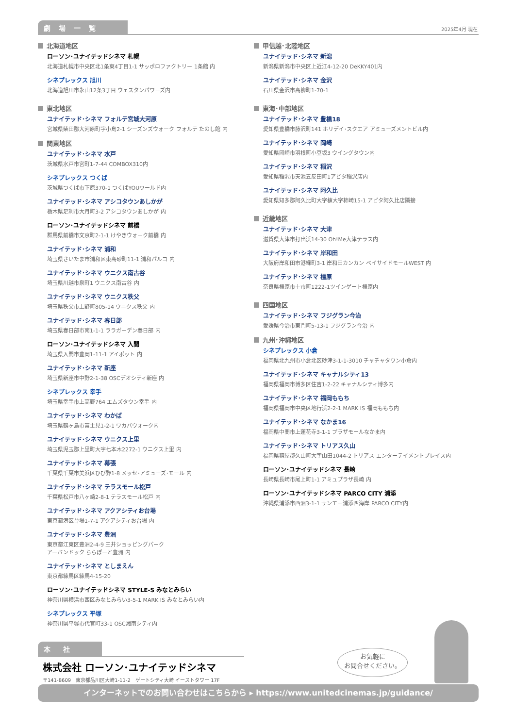劇 場 一 覧 2025年4月 現在
北海道地区
ローソン･ユナイテッドシネマ 札幌
北海道札幌市中央区北1条東4丁目1-1 サッポロファクトリー 1条館 内
シネプレックス 旭川
北海道旭川市永山12条3丁目 ウェスタンパワーズ内
東北地区
ユナイテッド･シネマ フォルテ宮城大河原
宮城県柴田郡大河原町字小島2-1 シーズンズウォーク フォルテ たのし館 内
関東地区
ユナイテッド･シネマ 水戸
茨城県水戸市宮町1-7-44 COMBOX310内
シネプレックス つくば
茨城県つくば市下原370-1 つくばYOUワールド内
ユナイテッド･シネマ アシコタウンあしかが
栃木県足利市大月町3-2 アシコタウンあしかが 内
ローソン･ユナイテッドシネマ 前橋
群馬県前橋市文京町2-1-1 けやきウォーク前橋 内
ユナイテッド･シネマ 浦和
埼玉県さいたま市浦和区東高砂町11-1 浦和パルコ 内
ユナイテッド･シネマ ウニクス南古谷
埼玉県川越市泉町1 ウニクス南古谷 内
ユナイテッド･シネマ ウニクス秩父
埼玉県秩父市上野町805-14 ウニクス秩父 内
ユナイテッド･シネマ 春日部
埼玉県春日部市南1-1-1 ララガーデン春日部 内
ローソン･ユナイテッドシネマ 入間
埼玉県入間市豊岡1-11-1 アイポット 内
ユナイテッド･シネマ 新座
埼玉県新座市中野2-1-38 OSCデオシティ新座 内
シネプレックス 幸手
埼玉県幸手市上高野764 エムズタウン幸手 内
ユナイテッド･シネマ わかば
埼玉県鶴ヶ島市富士見1-2-1 ワカバウォーク内
ユナイテッド･シネマ ウニクス上里
埼玉県児玉郡上里町大字七本木2272-1 ウニクス上里 内
ユナイテッド･シネマ 幕張
千葉県千葉市美浜区ひび野1-8 メッセ･アミューズ･モール 内
ユナイテッド･シネマ テラスモール松戸
千葉県松戸市八ヶ崎2-8-1 テラスモール松戸 内
ユナイテッド･シネマ アクアシティお台場
東京都港区台場1-7-1 アクアシティお台場 内
ユナイテッド･シネマ 豊洲
東京都江東区豊洲2-4-9 三井ショッピングパーク
アーバンドック ららぽーと豊洲 内
ユナイテッド･シネマ としまえん
東京都練馬区練馬4-15-20
ローソン･ユナイテッドシネマ STYLE-S みなとみらい
神奈川県横浜市西区みなとみらい3-5-1 MARK IS みなとみらい内
シネプレックス 平塚
神奈川県平塚市代官町33-1 OSC湘南シティ内
甲信越･北陸地区
ユナイテッド･シネマ 新潟
新潟県新潟市中央区上近江4-12-20 DeKKY401内
ユナイテッド･シネマ 金沢
石川県金沢市高柳町1-70-1
東海･中部地区
ユナイテッド･シネマ 豊橋18
愛知県豊橋市藤沢町141 ホリデイ･スクエア アミューズメントビル内
ユナイテッド･シネマ 岡崎
愛知県岡崎市羽根町小豆坂3 ウイングタウン内
ユナイテッド･シネマ 稲沢
愛知県稲沢市天池五反田町1アピタ稲沢店内
ユナイテッド･シネマ 阿久比
愛知県知多郡阿久比町大字植大字柿崎15-1 アピタ阿久比店隣接
近畿地区
ユナイテッド･シネマ 大津
滋賀県大津市打出浜14-30 Oh!Me大津テラス内
ユナイテッド･シネマ 岸和田
大阪府岸和田市港緑町3-1 岸和田カンカン ベイサイドモールWEST 内
ユナイテッド･シネマ 橿原
奈良県橿原市十市町1222-1ツインゲート橿原内
四国地区
ユナイテッド･シネマ フジグラン今治
愛媛県今治市東門町5-13-1 フジグラン今治 内
九州･沖縄地区
シネプレックス 小倉
福岡県北九州市小倉北区砂津3-1-1-3010 チャチャタウン小倉内
ユナイテッド･シネマ キャナルシティ13
福岡県福岡市博多区住吉1-2-22 キャナルシティ博多内
ユナイテッド･シネマ 福岡ももち
福岡県福岡市中央区地行浜2-2-1 MARK IS 福岡ももち内
ユナイテッド･シネマ なかま16
福岡県中間市上蓮花寺3-1-1 プラザモールなかま内
ユナイテッド･シネマ トリアス久山
福岡県糟屋郡久山町大字山田1044-2 トリアス エンターテイメントプレイス内
ローソン･ユナイテッドシネマ 長崎
長崎県長崎市尾上町1-1 アミュプラザ長崎 内
ローソン･ユナイテッドシネマ PARCO CITY 浦添
沖縄県浦添市西洲3-1-1 サンエー浦添西海岸 PARCO CITY内
本　社
株式会社 ローソン･ユナイテッドシネマ
〒141-8609　東京都品川区大崎1-11-2　ゲートシティ大崎 イーストタワー 17F
お気軽に
お問合せください。
インターネットでのお問い合わせはこちらから ▸ https://www.unitedcinemas.jp/guidance/